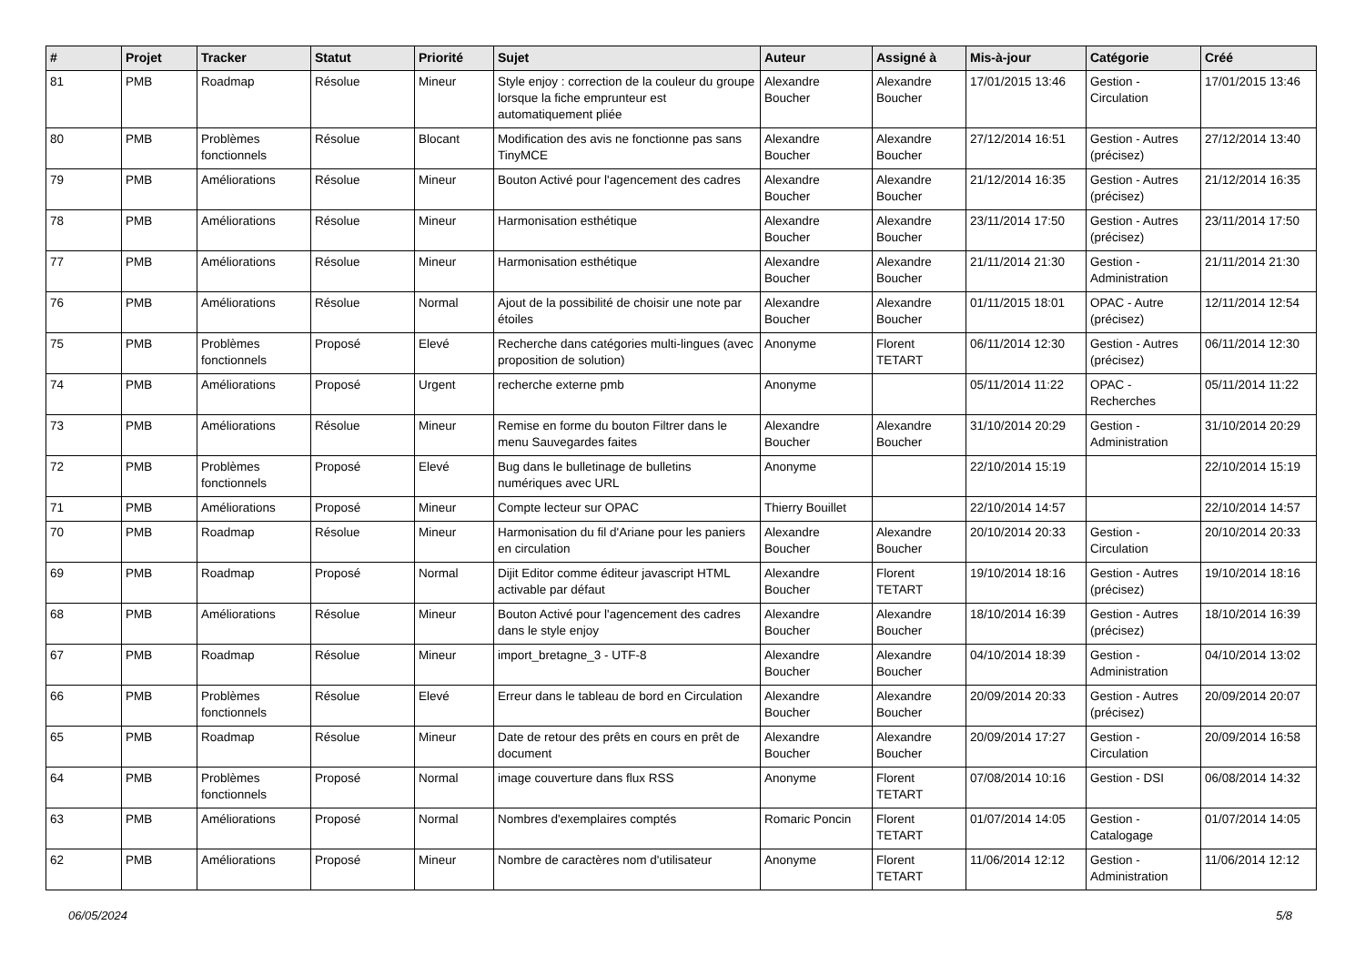| # | Projet | Tracker | Statut | Priorité | Sujet | Auteur | Assigné à | Mis-à-jour | Catégorie | Créé |
| --- | --- | --- | --- | --- | --- | --- | --- | --- | --- | --- |
| 81 | PMB | Roadmap | Résolue | Mineur | Style enjoy : correction de la couleur du groupe lorsque la fiche emprunteur est automatiquement pliée | Alexandre Boucher | Alexandre Boucher | 17/01/2015 13:46 | Gestion - Circulation | 17/01/2015 13:46 |
| 80 | PMB | Problèmes fonctionnels | Résolue | Blocant | Modification des avis ne fonctionne pas sans TinyMCE | Alexandre Boucher | Alexandre Boucher | 27/12/2014 16:51 | Gestion - Autres (précisez) | 27/12/2014 13:40 |
| 79 | PMB | Améliorations | Résolue | Mineur | Bouton Activé pour l'agencement des cadres | Alexandre Boucher | Alexandre Boucher | 21/12/2014 16:35 | Gestion - Autres (précisez) | 21/12/2014 16:35 |
| 78 | PMB | Améliorations | Résolue | Mineur | Harmonisation esthétique | Alexandre Boucher | Alexandre Boucher | 23/11/2014 17:50 | Gestion - Autres (précisez) | 23/11/2014 17:50 |
| 77 | PMB | Améliorations | Résolue | Mineur | Harmonisation esthétique | Alexandre Boucher | Alexandre Boucher | 21/11/2014 21:30 | Gestion - Administration | 21/11/2014 21:30 |
| 76 | PMB | Améliorations | Résolue | Normal | Ajout de la possibilité de choisir une note par étoiles | Alexandre Boucher | Alexandre Boucher | 01/11/2015 18:01 | OPAC - Autre (précisez) | 12/11/2014 12:54 |
| 75 | PMB | Problèmes fonctionnels | Proposé | Elevé | Recherche dans catégories multi-lingues (avec proposition de solution) | Anonyme | Florent TETART | 06/11/2014 12:30 | Gestion - Autres (précisez) | 06/11/2014 12:30 |
| 74 | PMB | Améliorations | Proposé | Urgent | recherche externe pmb | Anonyme | | 05/11/2014 11:22 | OPAC - Recherches | 05/11/2014 11:22 |
| 73 | PMB | Améliorations | Résolue | Mineur | Remise en forme du bouton Filtrer dans le menu Sauvegardes faites | Alexandre Boucher | Alexandre Boucher | 31/10/2014 20:29 | Gestion - Administration | 31/10/2014 20:29 |
| 72 | PMB | Problèmes fonctionnels | Proposé | Elevé | Bug dans le bulletinage de bulletins numériques avec URL | Anonyme | | 22/10/2014 15:19 | | 22/10/2014 15:19 |
| 71 | PMB | Améliorations | Proposé | Mineur | Compte lecteur sur OPAC | Thierry Bouillet | | 22/10/2014 14:57 | | 22/10/2014 14:57 |
| 70 | PMB | Roadmap | Résolue | Mineur | Harmonisation du fil d'Ariane pour les paniers en circulation | Alexandre Boucher | Alexandre Boucher | 20/10/2014 20:33 | Gestion - Circulation | 20/10/2014 20:33 |
| 69 | PMB | Roadmap | Proposé | Normal | Dijit Editor comme éditeur javascript HTML activable par défaut | Alexandre Boucher | Florent TETART | 19/10/2014 18:16 | Gestion - Autres (précisez) | 19/10/2014 18:16 |
| 68 | PMB | Améliorations | Résolue | Mineur | Bouton Activé pour l'agencement des cadres dans le style enjoy | Alexandre Boucher | Alexandre Boucher | 18/10/2014 16:39 | Gestion - Autres (précisez) | 18/10/2014 16:39 |
| 67 | PMB | Roadmap | Résolue | Mineur | import_bretagne_3 - UTF-8 | Alexandre Boucher | Alexandre Boucher | 04/10/2014 18:39 | Gestion - Administration | 04/10/2014 13:02 |
| 66 | PMB | Problèmes fonctionnels | Résolue | Elevé | Erreur dans le tableau de bord en Circulation | Alexandre Boucher | Alexandre Boucher | 20/09/2014 20:33 | Gestion - Autres (précisez) | 20/09/2014 20:07 |
| 65 | PMB | Roadmap | Résolue | Mineur | Date de retour des prêts en cours en prêt de document | Alexandre Boucher | Alexandre Boucher | 20/09/2014 17:27 | Gestion - Circulation | 20/09/2014 16:58 |
| 64 | PMB | Problèmes fonctionnels | Proposé | Normal | image couverture dans flux RSS | Anonyme | Florent TETART | 07/08/2014 10:16 | Gestion - DSI | 06/08/2014 14:32 |
| 63 | PMB | Améliorations | Proposé | Normal | Nombres d'exemplaires comptés | Romaric Poncin | Florent TETART | 01/07/2014 14:05 | Gestion - Catalogage | 01/07/2014 14:05 |
| 62 | PMB | Améliorations | Proposé | Mineur | Nombre de caractères nom d'utilisateur | Anonyme | Florent TETART | 11/06/2014 12:12 | Gestion - Administration | 11/06/2014 12:12 |
06/05/2024 5/8